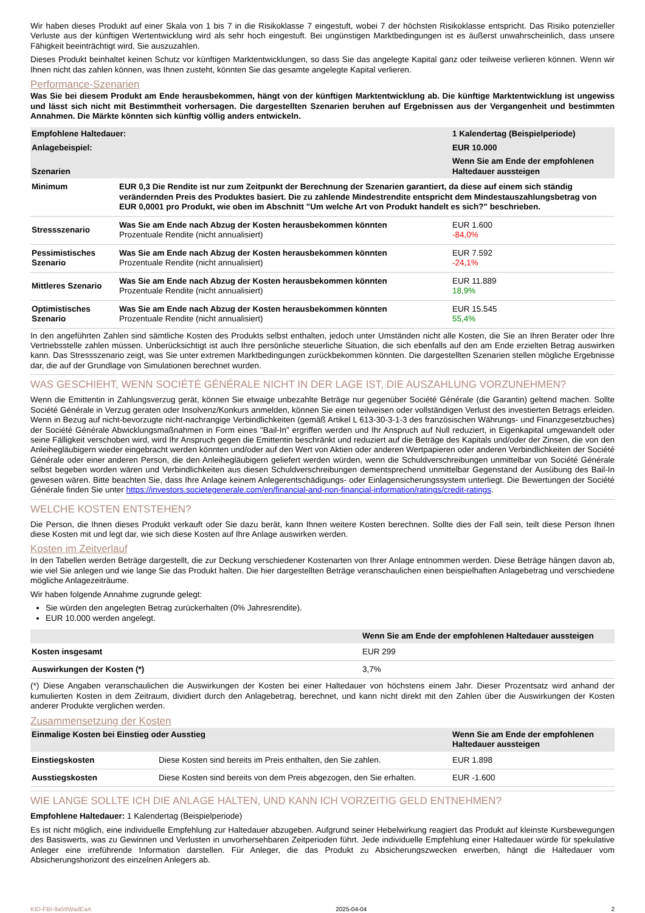Wir haben dieses Produkt auf einer Skala von 1 bis 7 in die Risikoklasse 7 eingestuft, wobei 7 der höchsten Risikoklasse entspricht. Das Risiko potenzieller Verluste aus der künftigen Wertentwicklung wird als sehr hoch eingestuft. Bei ungünstigen Marktbedingungen ist es äußerst unwahrscheinlich, dass unsere Fähigkeit beeinträchtigt wird, Sie auszuzahlen.
Dieses Produkt beinhaltet keinen Schutz vor künftigen Marktentwicklungen, so dass Sie das angelegte Kapital ganz oder teilweise verlieren können. Wenn wir Ihnen nicht das zahlen können, was Ihnen zusteht, könnten Sie das gesamte angelegte Kapital verlieren.
Performance-Szenarien
Was Sie bei diesem Produkt am Ende herausbekommen, hängt von der künftigen Marktentwicklung ab. Die künftige Marktentwicklung ist ungewiss und lässt sich nicht mit Bestimmtheit vorhersagen. Die dargestellten Szenarien beruhen auf Ergebnissen aus der Vergangenheit und bestimmten Annahmen. Die Märkte könnten sich künftig völlig anders entwickeln.
| Empfohlene Haltedauer: | | 1 Kalendertag (Beispielperiode) |
| --- | --- | --- |
| Anlagebeispiel: | | EUR 10.000 |
| Szenarien | | Wenn Sie am Ende der empfohlenen Haltedauer aussteigen |
| Minimum | EUR 0,3 Die Rendite ist nur zum Zeitpunkt der Berechnung der Szenarien garantiert, da diese auf einem sich ständig verändernden Preis des Produktes basiert. Die zu zahlende Mindestrendite entspricht dem Mindestauszahlungsbetrag von EUR 0,0001 pro Produkt, wie oben im Abschnitt "Um welche Art von Produkt handelt es sich?" beschrieben. | |
| Stressszenario | Was Sie am Ende nach Abzug der Kosten herausbekommen könnten Prozentuale Rendite (nicht annualisiert) | EUR 1.600 -84,0% |
| Pessimistisches Szenario | Was Sie am Ende nach Abzug der Kosten herausbekommen könnten Prozentuale Rendite (nicht annualisiert) | EUR 7.592 -24,1% |
| Mittleres Szenario | Was Sie am Ende nach Abzug der Kosten herausbekommen könnten Prozentuale Rendite (nicht annualisiert) | EUR 11.889 18,9% |
| Optimistisches Szenario | Was Sie am Ende nach Abzug der Kosten herausbekommen könnten Prozentuale Rendite (nicht annualisiert) | EUR 15.545 55,4% |
In den angeführten Zahlen sind sämtliche Kosten des Produkts selbst enthalten, jedoch unter Umständen nicht alle Kosten, die Sie an Ihren Berater oder Ihre Vertriebsstelle zahlen müssen. Unberücksichtigt ist auch Ihre persönliche steuerliche Situation, die sich ebenfalls auf den am Ende erzielten Betrag auswirken kann. Das Stressszenario zeigt, was Sie unter extremen Marktbedingungen zurückbekommen könnten. Die dargestellten Szenarien stellen mögliche Ergebnisse dar, die auf der Grundlage von Simulationen berechnet wurden.
WAS GESCHIEHT, WENN SOCIÉTÉ GÉNÉRALE NICHT IN DER LAGE IST, DIE AUSZAHLUNG VORZUNEHMEN?
Wenn die Emittentin in Zahlungsverzug gerät, können Sie etwaige unbezahlte Beträge nur gegenüber Société Générale (die Garantin) geltend machen. Sollte Société Générale in Verzug geraten oder Insolvenz/Konkurs anmelden, können Sie einen teilweisen oder vollständigen Verlust des investierten Betrags erleiden. Wenn in Bezug auf nicht-bevorzugte nicht-nachrangige Verbindlichkeiten (gemäß Artikel L 613-30-3-1-3 des französischen Währungs- und Finanzgesetzbuches) der Société Générale Abwicklungsmaßnahmen in Form eines "Bail-In" ergriffen werden und Ihr Anspruch auf Null reduziert, in Eigenkapital umgewandelt oder seine Fälligkeit verschoben wird, wird Ihr Anspruch gegen die Emittentin beschränkt und reduziert auf die Beträge des Kapitals und/oder der Zinsen, die von den Anleihegläubigern wieder eingebracht werden könnten und/oder auf den Wert von Aktien oder anderen Wertpapieren oder anderen Verbindlichkeiten der Société Générale oder einer anderen Person, die den Anleihegläubigern geliefert werden würden, wenn die Schuldverschreibungen unmittelbar von Société Générale selbst begeben worden wären und Verbindlichkeiten aus diesen Schuldverschreibungen dementsprechend unmittelbar Gegenstand der Ausübung des Bail-In gewesen wären. Bitte beachten Sie, dass Ihre Anlage keinem Anlegerentschädigungs- oder Einlagensicherungssystem unterliegt. Die Bewertungen der Société Générale finden Sie unter https://investors.societegenerale.com/en/financial-and-non-financial-information/ratings/credit-ratings.
WELCHE KOSTEN ENTSTEHEN?
Die Person, die Ihnen dieses Produkt verkauft oder Sie dazu berät, kann Ihnen weitere Kosten berechnen. Sollte dies der Fall sein, teilt diese Person Ihnen diese Kosten mit und legt dar, wie sich diese Kosten auf Ihre Anlage auswirken werden.
Kosten im Zeitverlauf
In den Tabellen werden Beträge dargestellt, die zur Deckung verschiedener Kostenarten von Ihrer Anlage entnommen werden. Diese Beträge hängen davon ab, wie viel Sie anlegen und wie lange Sie das Produkt halten. Die hier dargestellten Beträge veranschaulichen einen beispielhaften Anlagebetrag und verschiedene mögliche Anlagezeiträume.
Wir haben folgende Annahme zugrunde gelegt:
Sie würden den angelegten Betrag zurückerhalten (0% Jahresrendite).
EUR 10.000 werden angelegt.
| | Wenn Sie am Ende der empfohlenen Haltedauer aussteigen |
| --- | --- |
| Kosten insgesamt | EUR 299 |
| Auswirkungen der Kosten (*) | 3,7% |
(*) Diese Angaben veranschaulichen die Auswirkungen der Kosten bei einer Haltedauer von höchstens einem Jahr. Dieser Prozentsatz wird anhand der kumulierten Kosten in dem Zeitraum, dividiert durch den Anlagebetrag, berechnet, und kann nicht direkt mit den Zahlen über die Auswirkungen der Kosten anderer Produkte verglichen werden.
Zusammensetzung der Kosten
| Einmalige Kosten bei Einstieg oder Ausstieg | | Wenn Sie am Ende der empfohlenen Haltedauer aussteigen |
| --- | --- | --- |
| Einstiegskosten | Diese Kosten sind bereits im Preis enthalten, den Sie zahlen. | EUR 1.898 |
| Ausstiegskosten | Diese Kosten sind bereits von dem Preis abgezogen, den Sie erhalten. | EUR -1.600 |
WIE LANGE SOLLTE ICH DIE ANLAGE HALTEN, UND KANN ICH VORZEITIG GELD ENTNEHMEN?
Empfohlene Haltedauer: 1 Kalendertag (Beispielperiode)
Es ist nicht möglich, eine individuelle Empfehlung zur Haltedauer abzugeben. Aufgrund seiner Hebelwirkung reagiert das Produkt auf kleinste Kursbewegungen des Basiswerts, was zu Gewinnen und Verlusten in unvorhersehbaren Zeitperioden führt. Jede individuelle Empfehlung einer Haltedauer würde für spekulative Anleger eine irreführende Information darstellen. Für Anleger, die das Produkt zu Absicherungszwecken erwerben, hängt die Haltedauer vom Absicherungshorizont des einzelnen Anlegers ab.
KID-FBI-9a59WadEaA 2025-04-04 2